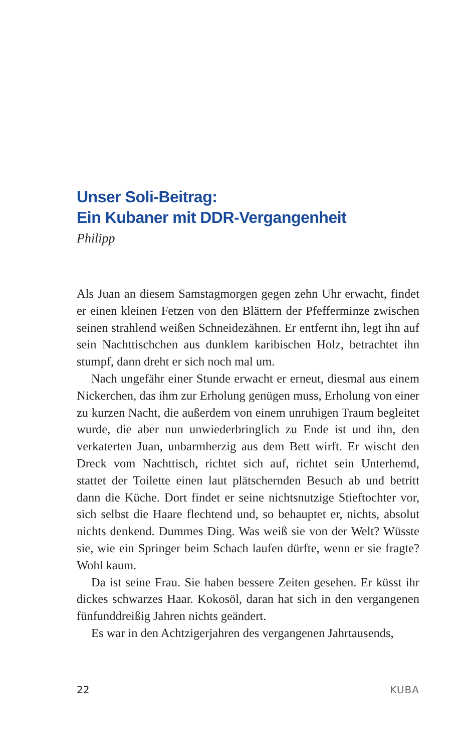Unser Soli-Beitrag:
Ein Kubaner mit DDR-Vergangenheit
Philipp
Als Juan an diesem Samstagmorgen gegen zehn Uhr erwacht, findet er einen kleinen Fetzen von den Blättern der Pfefferminze zwischen seinen strahlend weißen Schneidezähnen. Er entfernt ihn, legt ihn auf sein Nachttischchen aus dunklem karibischen Holz, betrachtet ihn stumpf, dann dreht er sich noch mal um.
Nach ungefähr einer Stunde erwacht er erneut, diesmal aus einem Nickerchen, das ihm zur Erholung genügen muss, Erholung von einer zu kurzen Nacht, die außerdem von einem unruhigen Traum begleitet wurde, die aber nun unwiederbringlich zu Ende ist und ihn, den verkaterten Juan, unbarmherzig aus dem Bett wirft. Er wischt den Dreck vom Nachttisch, richtet sich auf, richtet sein Unterhemd, stattet der Toilette einen laut plätschernden Besuch ab und betritt dann die Küche. Dort findet er seine nichtsnutzige Stieftochter vor, sich selbst die Haare flechtend und, so behauptet er, nichts, absolut nichts denkend. Dummes Ding. Was weiß sie von der Welt? Wüsste sie, wie ein Springer beim Schach laufen dürfte, wenn er sie fragte? Wohl kaum.
Da ist seine Frau. Sie haben bessere Zeiten gesehen. Er küsst ihr dickes schwarzes Haar. Kokosöl, daran hat sich in den vergangenen fünfunddreißig Jahren nichts geändert.
Es war in den Achtzigerjahren des vergangenen Jahrtausends,
22 KUBA